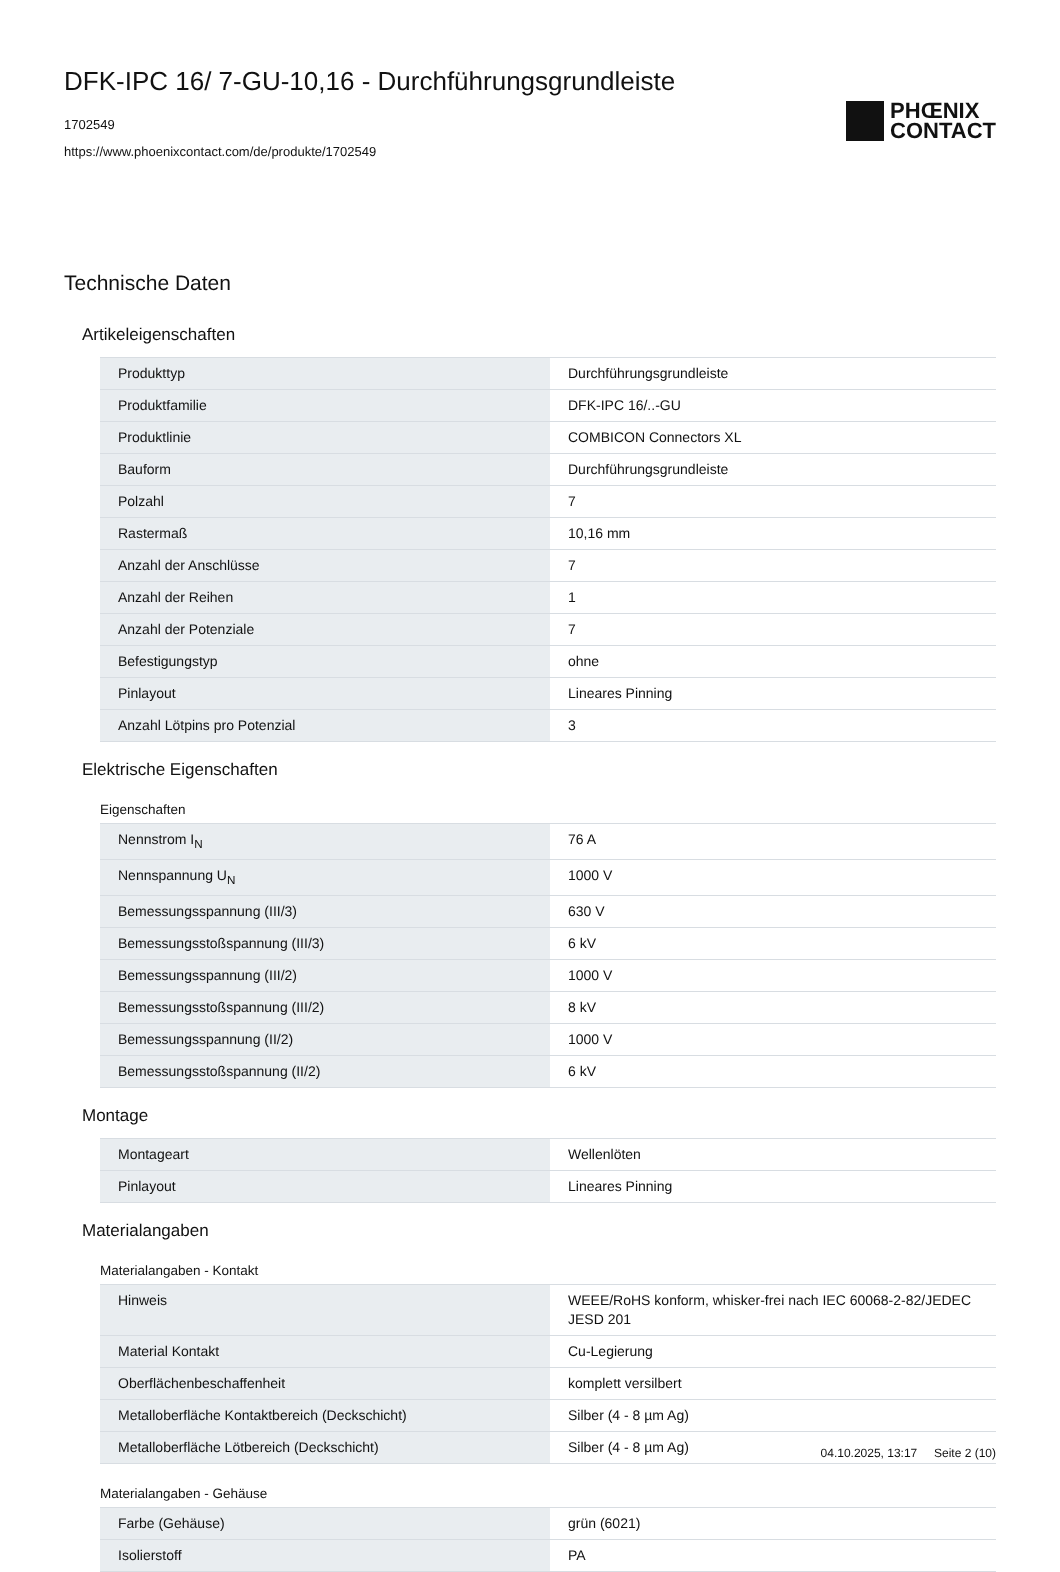DFK-IPC 16/ 7-GU-10,16 - Durchführungsgrundleiste
1702549
https://www.phoenixcontact.com/de/produkte/1702549
PHŒNIX
CONTACT
Technische Daten
Artikeleigenschaften
| Produkttyp | Durchführungsgrundleiste |
| Produktfamilie | DFK-IPC 16/..-GU |
| Produktlinie | COMBICON Connectors XL |
| Bauform | Durchführungsgrundleiste |
| Polzahl | 7 |
| Rastermaß | 10,16 mm |
| Anzahl der Anschlüsse | 7 |
| Anzahl der Reihen | 1 |
| Anzahl der Potenziale | 7 |
| Befestigungstyp | ohne |
| Pinlayout | Lineares Pinning |
| Anzahl Lötpins pro Potenzial | 3 |
Elektrische Eigenschaften
Eigenschaften
| Nennstrom I<sub>N</sub> | 76 A |
| Nennspannung U<sub>N</sub> | 1000 V |
| Bemessungsspannung (III/3) | 630 V |
| Bemessungsstoßspannung (III/3) | 6 kV |
| Bemessungsspannung (III/2) | 1000 V |
| Bemessungsstoßspannung (III/2) | 8 kV |
| Bemessungsspannung (II/2) | 1000 V |
| Bemessungsstoßspannung (II/2) | 6 kV |
Montage
| Montageart | Wellenlöten |
| Pinlayout | Lineares Pinning |
Materialangaben
Materialangaben - Kontakt
| Hinweis | WEEE/RoHS konform, whisker-frei nach IEC 60068-2-82/JEDEC JESD 201 |
| Material Kontakt | Cu-Legierung |
| Oberflächenbeschaffenheit | komplett versilbert |
| Metalloberfläche Kontaktbereich (Deckschicht) | Silber (4 - 8 µm Ag) |
| Metalloberfläche Lötbereich (Deckschicht) | Silber (4 - 8 µm Ag) |
Materialangaben - Gehäuse
| Farbe (Gehäuse) | grün (6021) |
| Isolierstoff | PA |
04.10.2025, 13:17 Seite 2 (10)